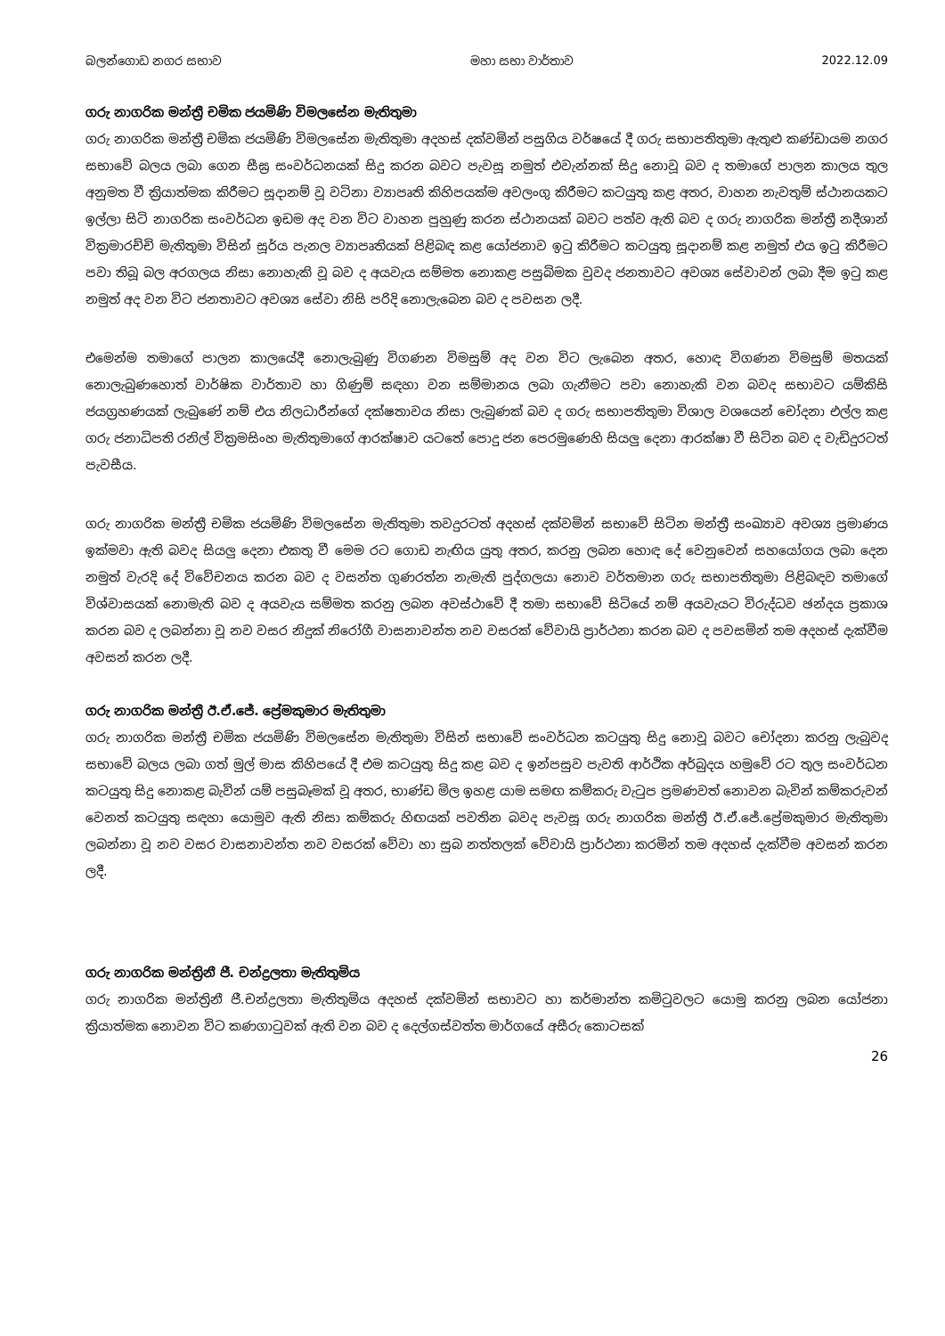බලන්ගොඩ නගර සභාව මහා සභා වාර්තාව 2022.12.09
ගරු නාගරික මන්ත්‍රී චමික ජයමිණි විමලසේන මැතිතුමා
ගරු නාගරික මන්ත්‍රී චමික ජයමිණි විමලසේන මැතිතුමා අදහස් දක්වමින් පසුගිය වර්ෂයේ දී ගරු සභාපතිතුමා ඇතුළු කණ්ඩායම නගර සභාවේ බලය ලබා ගෙන සීඝ්‍ර සංවර්ධනයක් සිදු කරන බවට පැවසූ නමුත් එවැන්නක් සිදු නොවූ බව ද තමාගේ පාලන කාලය තුල අනුමත වී ක්‍රියාත්මක කිරීමට සූදානම් වූ වටිනා ව්‍යාපෘති කිහිපයක්ම අවලංගු කිරීමට කටයුතු කළ අතර, වාහන නැවතුම් ස්ථානයකට ඉල්ලා සිටි නාගරික සංවර්ධන ඉඩම අද වන විට වාහන පුහුණු කරන ස්ථානයක් බවට පත්ව ඇති බව ද ගරු නාගරික මන්ත්‍රී නදීශාන් වික්‍රමාරච්චි මැතිතුමා විසින් සූර්ය පැනල ව්‍යාපෘතියක් පිළිබඳ කළ යෝජනාව ඉටු කිරීමට කටයුතු සූදානම් කළ නමුත් එය ඉටු කිරීමට පවා තිබූ බල අරගලය නිසා නොහැකි වූ බව ද අයවැය සම්මත නොකළ පසුබිමක වුවද ජනතාවට අවශ්‍ය සේවාවන් ලබා දීම ඉටු කළ නමුත් අද වන විට ජනතාවට අවශ්‍ය සේවා නිසි පරිදි නොලැබෙන බව ද පවසන ලදී.
එමෙන්ම තමාගේ පාලන කාලයේදී නොලැබුණු විගණන විමසුම් අද වන විට ලැබෙන අතර, හොඳ විගණන විමසුම් මතයක් නොලැබුණහොත් වාර්ෂික වාර්තාව හා ගිණුම් සඳහා වන සම්මානය ලබා ගැනීමට පවා නොහැකි වන බවද සභාවට යම්කිසි ජයග්‍රහණයක් ලැබුණේ නම් එය නිලධාරීන්ගේ දක්ෂතාවය නිසා ලැබුණක් බව ද ගරු සභාපතිතුමා විශාල වශයෙන් චෝදනා එල්ල කළ ගරු ජනාධිපති රනිල් වික්‍රමසිංහ මැතිතුමාගේ ආරක්ෂාව යටතේ පොදු ජන පෙරමුණෙහි සියලු දෙනා ආරක්ෂා වී සිටින බව ද වැඩිදුරටත් පැවසීය.
ගරු නාගරික මන්ත්‍රී චමික ජයමිණි විමලසේන මැතිතුමා තවදුරටත් අදහස් දක්වමින් සභාවේ සිටින මන්ත්‍රී සංඛ්‍යාව අවශ්‍ය ප්‍රමාණය ඉක්මවා ඇති බවද සියලු දෙනා එකතු වී මෙම රට ගොඩ නැඟිය යුතු අතර, කරනු ලබන හොඳ දේ වෙනුවෙන් සහයෝගය ලබා දෙන නමුත් වැරදි දේ විවේචනය කරන බව ද වසන්ත ගුණරත්න නැමැති පුද්ගලයා නොව වර්තමාන ගරු සභාපතිතුමා පිළිබඳව තමාගේ විශ්වාසයක් නොමැති බව ද අයවැය සම්මත කරනු ලබන අවස්ථාවේ දී තමා සභාවේ සිටියේ නම් අයවැයට විරුද්ධව ඡන්දය ප්‍රකාශ කරන බව ද ලබන්නා වූ නව වසර නිදුක් නිරෝගී වාසනාවන්ත නව වසරක් වේවායි ප්‍රාර්ථනා කරන බව ද පවසමින් තම අදහස් දැක්වීම අවසන් කරන ලදී.
ගරු නාගරික මන්ත්‍රී ඊ.ඒ.ජේ. ප්‍රේමකුමාර මැතිතුමා
ගරු නාගරික මන්ත්‍රී චමික ජයමිණි විමලසේන මැතිතුමා විසින් සභාවේ සංවර්ධන කටයුතු සිදු නොවූ බවට චෝදනා කරනු ලැබුවද සභාවේ බලය ලබා ගත් මුල් මාස කිහිපයේ දී එම කටයුතු සිදු කළ බව ද ඉන්පසුව පැවති ආර්ථික අර්බුදය හමුවේ රට තුල සංවර්ධන කටයුතු සිදු නොකළ බැවින් යම් පසුබෑමක් වූ අතර, භාණ්ඩ මිල ඉහළ යාම සමඟ කම්කරු වැටුප ප්‍රමණවත් නොවන බැවින් කම්කරුවන් වෙනත් කටයුතු සඳහා යොමුව ඇති නිසා කම්කරු හිඟයක් පවතින බවද පැවසූ ගරු නාගරික මන්ත්‍රී ඊ.ඒ.ජේ.ප්‍රේමකුමාර මැතිතුමා ලබන්නා වූ නව වසර වාසනාවන්ත නව වසරක් වේවා හා සුබ නත්තලක් වේවායි ප්‍රාර්ථනා කරමින් තම අදහස් දැක්වීම අවසන් කරන ලදී.
ගරු නාගරික මන්ත්‍රිනී ජී. චන්ද්‍රලතා මැතිතුමිය
ගරු නාගරික මන්ත්‍රිනී ජී.චන්ද්‍රලතා මැතිතුමිය අදහස් දක්වමින් සභාවට හා කර්මාන්ත කමිටුවලට යොමු කරනු ලබන යෝජනා ක්‍රියාත්මක නොවන විට කණගාටුවක් ඇති වන බව ද දෙල්ගස්වත්ත මාර්ගයේ අසීරු කොටසක්
26